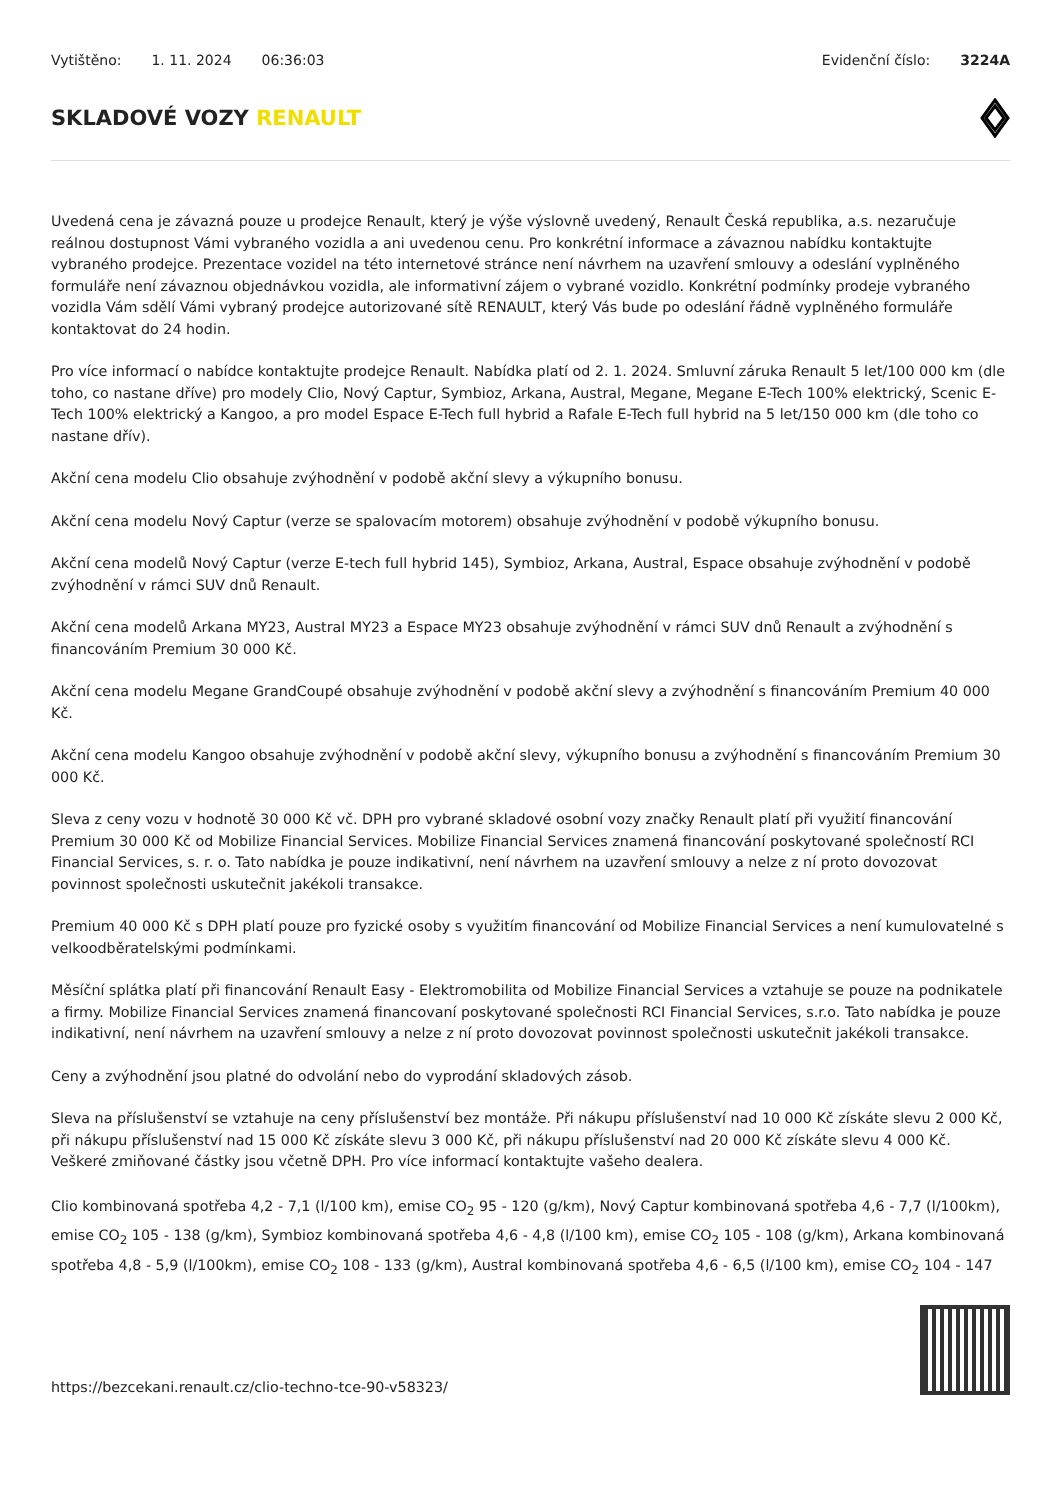Vytištěno: 1. 11. 2024 06:36:03
Evidenční číslo: 3224A
SKLADOVÉ VOZY RENAULT
Uvedená cena je závazná pouze u prodejce Renault, který je výše výslovně uvedený, Renault Česká republika, a.s. nezaručuje reálnou dostupnost Vámi vybraného vozidla a ani uvedenou cenu. Pro konkrétní informace a závaznou nabídku kontaktujte vybraného prodejce. Prezentace vozidel na této internetové stránce není návrhem na uzavření smlouvy a odeslání vyplněného formuláře není závaznou objednávkou vozidla, ale informativní zájem o vybrané vozidlo. Konkrétní podmínky prodeje vybraného vozidla Vám sdělí Vámi vybraný prodejce autorizované sítě RENAULT, který Vás bude po odeslání řádně vyplněného formuláře kontaktovat do 24 hodin.
Pro více informací o nabídce kontaktujte prodejce Renault. Nabídka platí od 2. 1. 2024. Smluvní záruka Renault 5 let/100 000 km (dle toho, co nastane dříve) pro modely Clio, Nový Captur, Symbioz, Arkana, Austral, Megane, Megane E-Tech 100% elektrický, Scenic E-Tech 100% elektrický a Kangoo, a pro model Espace E-Tech full hybrid a Rafale E-Tech full hybrid na 5 let/150 000 km (dle toho co nastane dřív).
Akční cena modelu Clio obsahuje zvýhodnění v podobě akční slevy a výkupního bonusu.
Akční cena modelu Nový Captur (verze se spalovacím motorem) obsahuje zvýhodnění v podobě výkupního bonusu.
Akční cena modelů Nový Captur (verze E-tech full hybrid 145), Symbioz, Arkana, Austral, Espace obsahuje zvýhodnění v podobě zvýhodnění v rámci SUV dnů Renault.
Akční cena modelů Arkana MY23, Austral MY23 a Espace MY23 obsahuje zvýhodnění v rámci SUV dnů Renault a zvýhodnění s financováním Premium 30 000 Kč.
Akční cena modelu Megane GrandCoupé obsahuje zvýhodnění v podobě akční slevy a zvýhodnění s financováním Premium 40 000 Kč.
Akční cena modelu Kangoo obsahuje zvýhodnění v podobě akční slevy, výkupního bonusu a zvýhodnění s financováním Premium 30 000 Kč.
Sleva z ceny vozu v hodnotě 30 000 Kč vč. DPH pro vybrané skladové osobní vozy značky Renault platí při využití financování Premium 30 000 Kč od Mobilize Financial Services. Mobilize Financial Services znamená financování poskytované společností RCI Financial Services, s. r. o. Tato nabídka je pouze indikativní, není návrhem na uzavření smlouvy a nelze z ní proto dovozovat povinnost společnosti uskutečnit jakékoli transakce.
Premium 40 000 Kč s DPH platí pouze pro fyzické osoby s využitím financování od Mobilize Financial Services a není kumulovatelné s velkoodběratelskými podmínkami.
Měsíční splátka platí při financování Renault Easy - Elektromobilita od Mobilize Financial Services a vztahuje se pouze na podnikatele a firmy. Mobilize Financial Services znamená financovaní poskytované společnosti RCI Financial Services, s.r.o. Tato nabídka je pouze indikativní, není návrhem na uzavření smlouvy a nelze z ní proto dovozovat povinnost společnosti uskutečnit jakékoli transakce.
Ceny a zvýhodnění jsou platné do odvolání nebo do vyprodání skladových zásob.
Sleva na příslušenství se vztahuje na ceny příslušenství bez montáže. Při nákupu příslušenství nad 10 000 Kč získáte slevu 2 000 Kč, při nákupu příslušenství nad 15 000 Kč získáte slevu 3 000 Kč, při nákupu příslušenství nad 20 000 Kč získáte slevu 4 000 Kč. Veškeré zmiňované částky jsou včetně DPH. Pro více informací kontaktujte vašeho dealera.
Clio kombinovaná spotřeba 4,2 - 7,1 (l/100 km), emise CO<sub>2</sub> 95 - 120 (g/km), Nový Captur kombinovaná spotřeba 4,6 - 7,7 (l/100km), emise CO<sub>2</sub> 105 - 138 (g/km), Symbioz kombinovaná spotřeba 4,6 - 4,8 (l/100 km), emise CO<sub>2</sub> 105 - 108 (g/km), Arkana kombinovaná spotřeba 4,8 - 5,9 (l/100km), emise CO<sub>2</sub> 108 - 133 (g/km), Austral kombinovaná spotřeba 4,6 - 6,5 (l/100 km), emise CO<sub>2</sub> 104 - 147
https://bezcekani.renault.cz/clio-techno-tce-90-v58323/